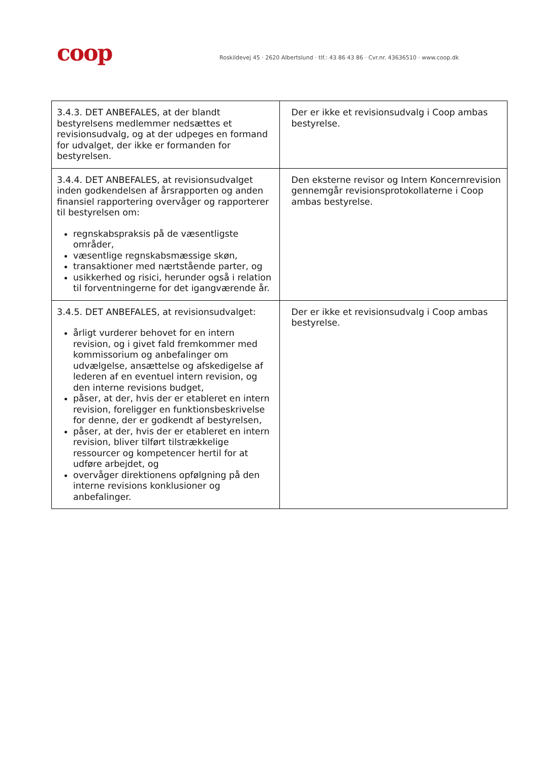coop
Roskildevej 45 · 2620 Albertslund · tlf.: 43 86 43 86 · Cvr.nr. 43636510 · www.coop.dk
| 3.4.3. DET ANBEFALES, at der blandt bestyrelsens medlemmer nedsættes et revisionsudvalg, og at der udpeges en formand for udvalget, der ikke er formanden for bestyrelsen. | Der er ikke et revisionsudvalg i Coop ambas bestyrelse. |
| 3.4.4. DET ANBEFALES, at revisionsudvalget inden godkendelsen af årsrapporten og anden finansiel rapportering overvåger og rapporterer til bestyrelsen om: regnskabspraksis på de væsentligste områder, væsentlige regnskabsmæssige skøn, transaktioner med nærtstående parter, og usikkerhed og risici, herunder også i relation til forventningerne for det igangværende år. | Den eksterne revisor og Intern Koncernrevision gennemgår revisionsprotokollaterne i Coop ambas bestyrelse. |
| 3.4.5. DET ANBEFALES, at revisionsudvalget: årligt vurderer behovet for en intern revision, og i givet fald fremkommer med kommissorium og anbefalinger om udvælgelse, ansættelse og afskedigelse af lederen af en eventuel intern revision, og den interne revisions budget, påser, at der, hvis der er etableret en intern revision, foreligger en funktionsbeskrivelse for denne, der er godkendt af bestyrelsen, påser, at der, hvis der er etableret en intern revision, bliver tilført tilstrækkelige ressourcer og kompetencer hertil for at udføre arbejdet, og overvåger direktionens opfølgning på den interne revisions konklusioner og anbefalinger. | Der er ikke et revisionsudvalg i Coop ambas bestyrelse. |